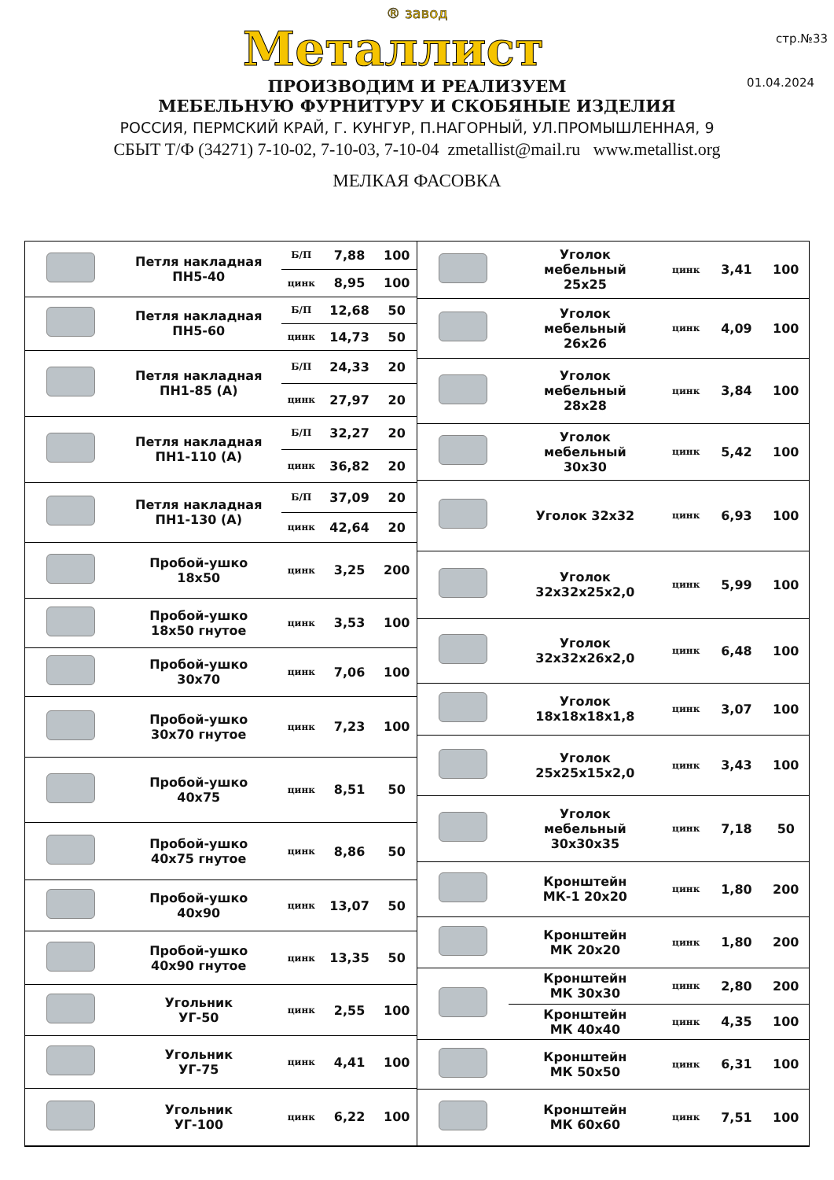стр.№33
01.04.2024
® завод
Металлист
ПРОИЗВОДИМ И РЕАЛИЗУЕМ
МЕБЕЛЬНУЮ ФУРНИТУРУ И СКОБЯНЫЕ ИЗДЕЛИЯ
РОССИЯ, ПЕРМСКИЙ КРАЙ, Г. КУНГУР, П.НАГОРНЫЙ, УЛ.ПРОМЫШЛЕННАЯ, 9
СБЫТ Т/Ф (34271) 7-10-02, 7-10-03, 7-10-04 zmetallist@mail.ru www.metallist.org
МЕЛКАЯ ФАСОВКА
| | Петля накладная ПН5-40 | Б/П | 7,88 | 100 |
| | | цинк | 8,95 | 100 |
| | Петля накладная ПН5-60 | Б/П | 12,68 | 50 |
| | | цинк | 14,73 | 50 |
| | Петля накладная ПН1-85 (А) | Б/П | 24,33 | 20 |
| | | цинк | 27,97 | 20 |
| | Петля накладная ПН1-110 (А) | Б/П | 32,27 | 20 |
| | | цинк | 36,82 | 20 |
| | Петля накладная ПН1-130 (А) | Б/П | 37,09 | 20 |
| | | цинк | 42,64 | 20 |
| | Пробой-ушко 18x50 | цинк | 3,25 | 200 |
| | Пробой-ушко 18x50 гнутое | цинк | 3,53 | 100 |
| | Пробой-ушко 30x70 | цинк | 7,06 | 100 |
| | Пробой-ушко 30x70 гнутое | цинк | 7,23 | 100 |
| | Пробой-ушко 40x75 | цинк | 8,51 | 50 |
| | Пробой-ушко 40x75 гнутое | цинк | 8,86 | 50 |
| | Пробой-ушко 40x90 | цинк | 13,07 | 50 |
| | Пробой-ушко 40x90 гнутое | цинк | 13,35 | 50 |
| | Угольник УГ-50 | цинк | 2,55 | 100 |
| | Угольник УГ-75 | цинк | 4,41 | 100 |
| | Угольник УГ-100 | цинк | 6,22 | 100 |
| | Уголок мебельный 25x25 | цинк | 3,41 | 100 |
| | Уголок мебельный 26x26 | цинк | 4,09 | 100 |
| | Уголок мебельный 28x28 | цинк | 3,84 | 100 |
| | Уголок мебельный 30x30 | цинк | 5,42 | 100 |
| | Уголок 32x32 | цинк | 6,93 | 100 |
| | Уголок 32x32x25x2,0 | цинк | 5,99 | 100 |
| | Уголок 32x32x26x2,0 | цинк | 6,48 | 100 |
| | Уголок 18x18x18x1,8 | цинк | 3,07 | 100 |
| | Уголок 25x25x15x2,0 | цинк | 3,43 | 100 |
| | Уголок мебельный 30x30x35 | цинк | 7,18 | 50 |
| | Кронштейн МК-1 20x20 | цинк | 1,80 | 200 |
| | Кронштейн МК 20x20 | цинк | 1,80 | 200 |
| | Кронштейн МК 30x30 | цинк | 2,80 | 200 |
| | Кронштейн МК 40x40 | цинк | 4,35 | 100 |
| | Кронштейн МК 50x50 | цинк | 6,31 | 100 |
| | Кронштейн МК 60x60 | цинк | 7,51 | 100 |